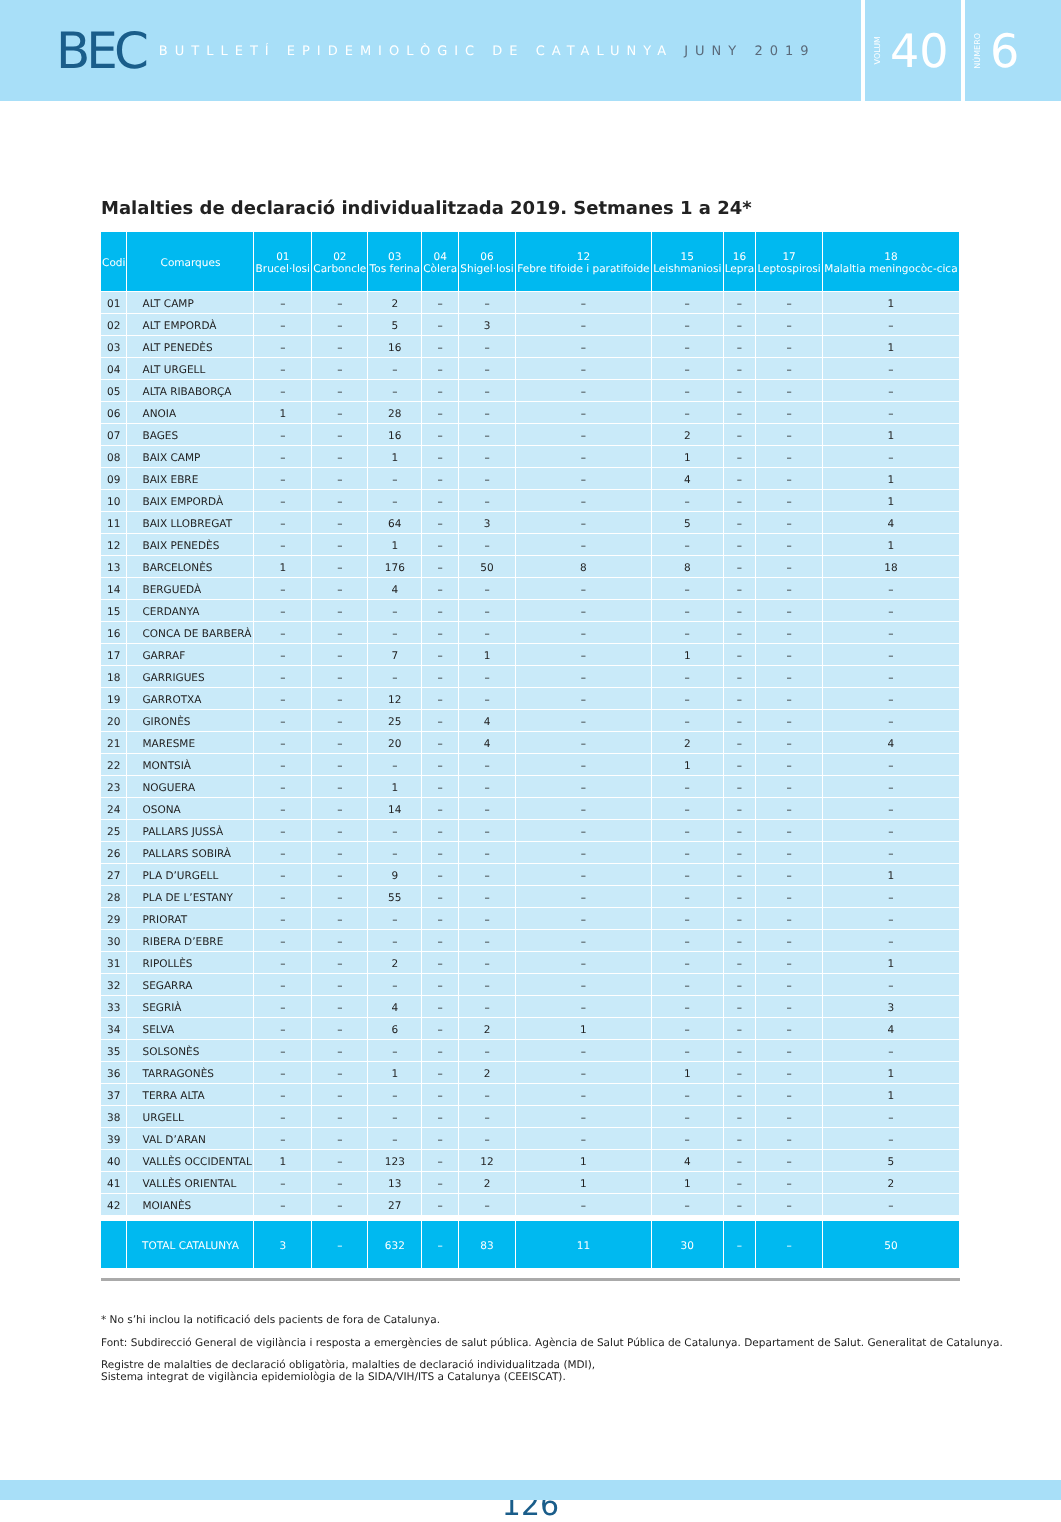BEC BUTLLETÍ EPIDEMIOLÒGIC DE CATALUNYA JUNY 2019
VOLUM 40
NÚMERO 6
Malalties de declaració individualitzada 2019. Setmanes 1 a 24*
| Codi | Comarques | 01 Brucel·losi | 02 Carboncle | 03 Tos ferina | 04 Còlera | 06 Shigel·losi | 12 Febre tifoide i paratifoide | 15 Leishmaniosi | 16 Lepra | 17 Leptospirosi | 18 Malaltia meningocòc-cica |
| --- | --- | --- | --- | --- | --- | --- | --- | --- | --- | --- | --- |
| 01 | ALT CAMP | – | – | 2 | – | – | – | – | – | – | 1 |
| 02 | ALT EMPORDÀ | – | – | 5 | – | 3 | – | – | – | – | – |
| 03 | ALT PENEDÈS | – | – | 16 | – | – | – | – | – | – | 1 |
| 04 | ALT URGELL | – | – | – | – | – | – | – | – | – | – |
| 05 | ALTA RIBABORÇA | – | – | – | – | – | – | – | – | – | – |
| 06 | ANOIA | 1 | – | 28 | – | – | – | – | – | – | – |
| 07 | BAGES | – | – | 16 | – | – | – | 2 | – | – | 1 |
| 08 | BAIX CAMP | – | – | 1 | – | – | – | 1 | – | – | – |
| 09 | BAIX EBRE | – | – | – | – | – | – | 4 | – | – | 1 |
| 10 | BAIX EMPORDÀ | – | – | – | – | – | – | – | – | – | 1 |
| 11 | BAIX LLOBREGAT | – | – | 64 | – | 3 | – | 5 | – | – | 4 |
| 12 | BAIX PENEDÈS | – | – | 1 | – | – | – | – | – | – | 1 |
| 13 | BARCELONÈS | 1 | – | 176 | – | 50 | 8 | 8 | – | – | 18 |
| 14 | BERGUEDÀ | – | – | 4 | – | – | – | – | – | – | – |
| 15 | CERDANYA | – | – | – | – | – | – | – | – | – | – |
| 16 | CONCA DE BARBERÀ | – | – | – | – | – | – | – | – | – | – |
| 17 | GARRAF | – | – | 7 | – | 1 | – | 1 | – | – | – |
| 18 | GARRIGUES | – | – | – | – | – | – | – | – | – | – |
| 19 | GARROTXA | – | – | 12 | – | – | – | – | – | – | – |
| 20 | GIRONÈS | – | – | 25 | – | 4 | – | – | – | – | – |
| 21 | MARESME | – | – | 20 | – | 4 | – | 2 | – | – | 4 |
| 22 | MONTSIÀ | – | – | – | – | – | – | 1 | – | – | – |
| 23 | NOGUERA | – | – | 1 | – | – | – | – | – | – | – |
| 24 | OSONA | – | – | 14 | – | – | – | – | – | – | – |
| 25 | PALLARS JUSSÀ | – | – | – | – | – | – | – | – | – | – |
| 26 | PALLARS SOBIRÀ | – | – | – | – | – | – | – | – | – | – |
| 27 | PLA D’URGELL | – | – | 9 | – | – | – | – | – | – | 1 |
| 28 | PLA DE L’ESTANY | – | – | 55 | – | – | – | – | – | – | – |
| 29 | PRIORAT | – | – | – | – | – | – | – | – | – | – |
| 30 | RIBERA D’EBRE | – | – | – | – | – | – | – | – | – | – |
| 31 | RIPOLLÈS | – | – | 2 | – | – | – | – | – | – | 1 |
| 32 | SEGARRA | – | – | – | – | – | – | – | – | – | – |
| 33 | SEGRIÀ | – | – | 4 | – | – | – | – | – | – | 3 |
| 34 | SELVA | – | – | 6 | – | 2 | 1 | – | – | – | 4 |
| 35 | SOLSONÈS | – | – | – | – | – | – | – | – | – | – |
| 36 | TARRAGONÈS | – | – | 1 | – | 2 | – | 1 | – | – | 1 |
| 37 | TERRA ALTA | – | – | – | – | – | – | – | – | – | 1 |
| 38 | URGELL | – | – | – | – | – | – | – | – | – | – |
| 39 | VAL D’ARAN | – | – | – | – | – | – | – | – | – | – |
| 40 | VALLÈS OCCIDENTAL | 1 | – | 123 | – | 12 | 1 | 4 | – | – | 5 |
| 41 | VALLÈS ORIENTAL | – | – | 13 | – | 2 | 1 | 1 | – | – | 2 |
| 42 | MOIANÈS | – | – | 27 | – | – | – | – | – | – | – |
| | TOTAL CATALUNYA | 3 | – | 632 | – | 83 | 11 | 30 | – | – | 50 |
* No s’hi inclou la notificació dels pacients de fora de Catalunya.
Font: Subdirecció General de vigilància i resposta a emergències de salut pública. Agència de Salut Pública de Catalunya. Departament de Salut. Generalitat de Catalunya.
Registre de malalties de declaració obligatòria, malalties de declaració individualitzada (MDI),
Sistema integrat de vigilància epidemiològia de la SIDA/VIH/ITS a Catalunya (CEEISCAT).
126